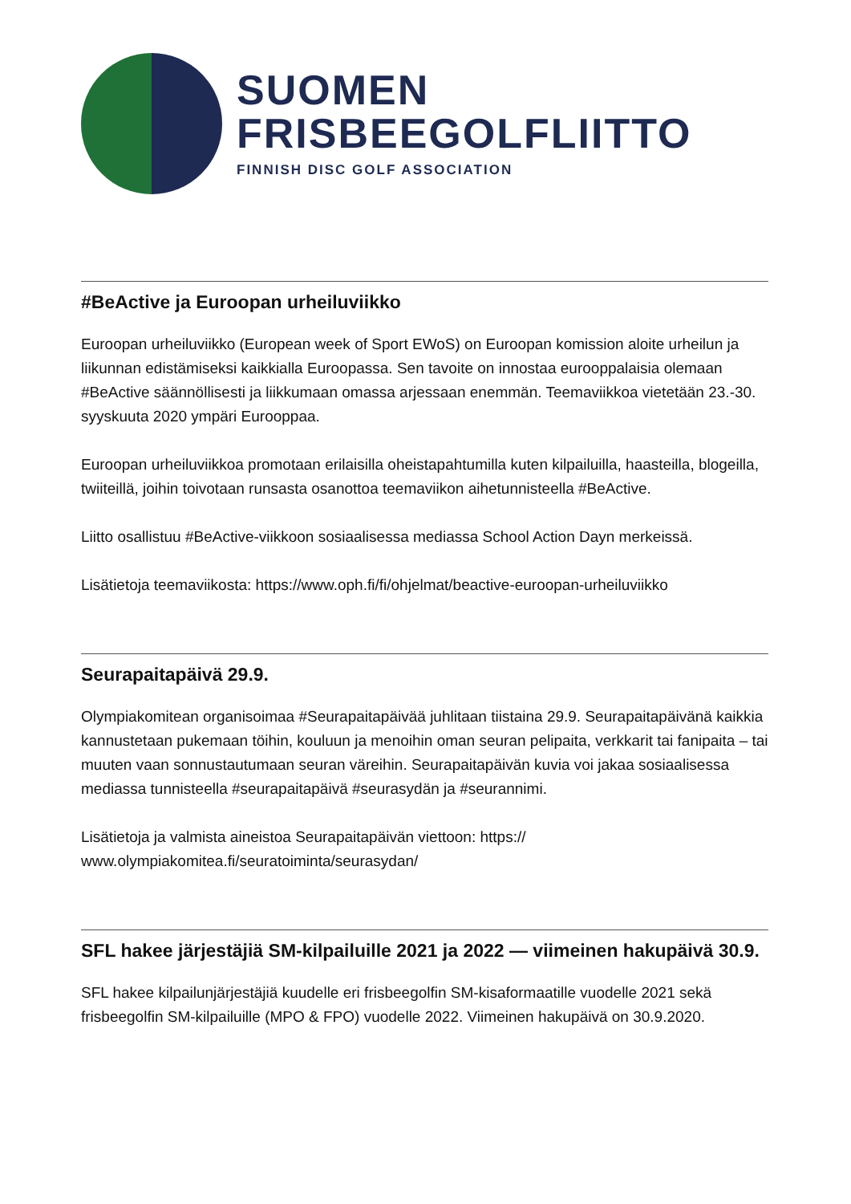SUOMEN
FRISBEEGOLFLIITTO
FINNISH DISC GOLF ASSOCIATION
#BeActive ja Euroopan urheiluviikko
Euroopan urheiluviikko (European week of Sport EWoS) on Euroopan komission aloite urheilun ja liikunnan edistämiseksi kaikkialla Euroopassa. Sen tavoite on innostaa eurooppalaisia olemaan #BeActive säännöllisesti ja liikkumaan omassa arjessaan enemmän. Teemaviikkoa vietetään 23.-30. syyskuuta 2020 ympäri Eurooppaa.
Euroopan urheiluviikkoa promotaan erilaisilla oheistapahtumilla kuten kilpailuilla, haasteilla, blogeilla, twiiteillä, joihin toivotaan runsasta osanottoa teemaviikon aihetunnisteella #BeActive.
Liitto osallistuu #BeActive-viikkoon sosiaalisessa mediassa School Action Dayn merkeissä.
Lisätietoja teemaviikosta: https://www.oph.fi/fi/ohjelmat/beactive-euroopan-urheiluviikko
Seurapaitapäivä 29.9.
Olympiakomitean organisoimaa #Seurapaitapäivää juhlitaan tiistaina 29.9. Seurapaitapäivänä kaikkia kannustetaan pukemaan töihin, kouluun ja menoihin oman seuran pelipaita, verkkarit tai fanipaita – tai muuten vaan sonnustautumaan seuran väreihin. Seurapaitapäivän kuvia voi jakaa sosiaalisessa mediassa tunnisteella #seurapaitapäivä #seurasydän ja #seurannimi.
Lisätietoja ja valmista aineistoa Seurapaitapäivän viettoon: https://
www.olympiakomitea.fi/seuratoiminta/seurasydan/
SFL hakee järjestäjiä SM-kilpailuille 2021 ja 2022 — viimeinen hakupäivä 30.9.
SFL hakee kilpailunjärjestäjiä kuudelle eri frisbeegolfin SM-kisaformaatille vuodelle 2021 sekä frisbeegolfin SM-kilpailuille (MPO & FPO) vuodelle 2022. Viimeinen hakupäivä on 30.9.2020.